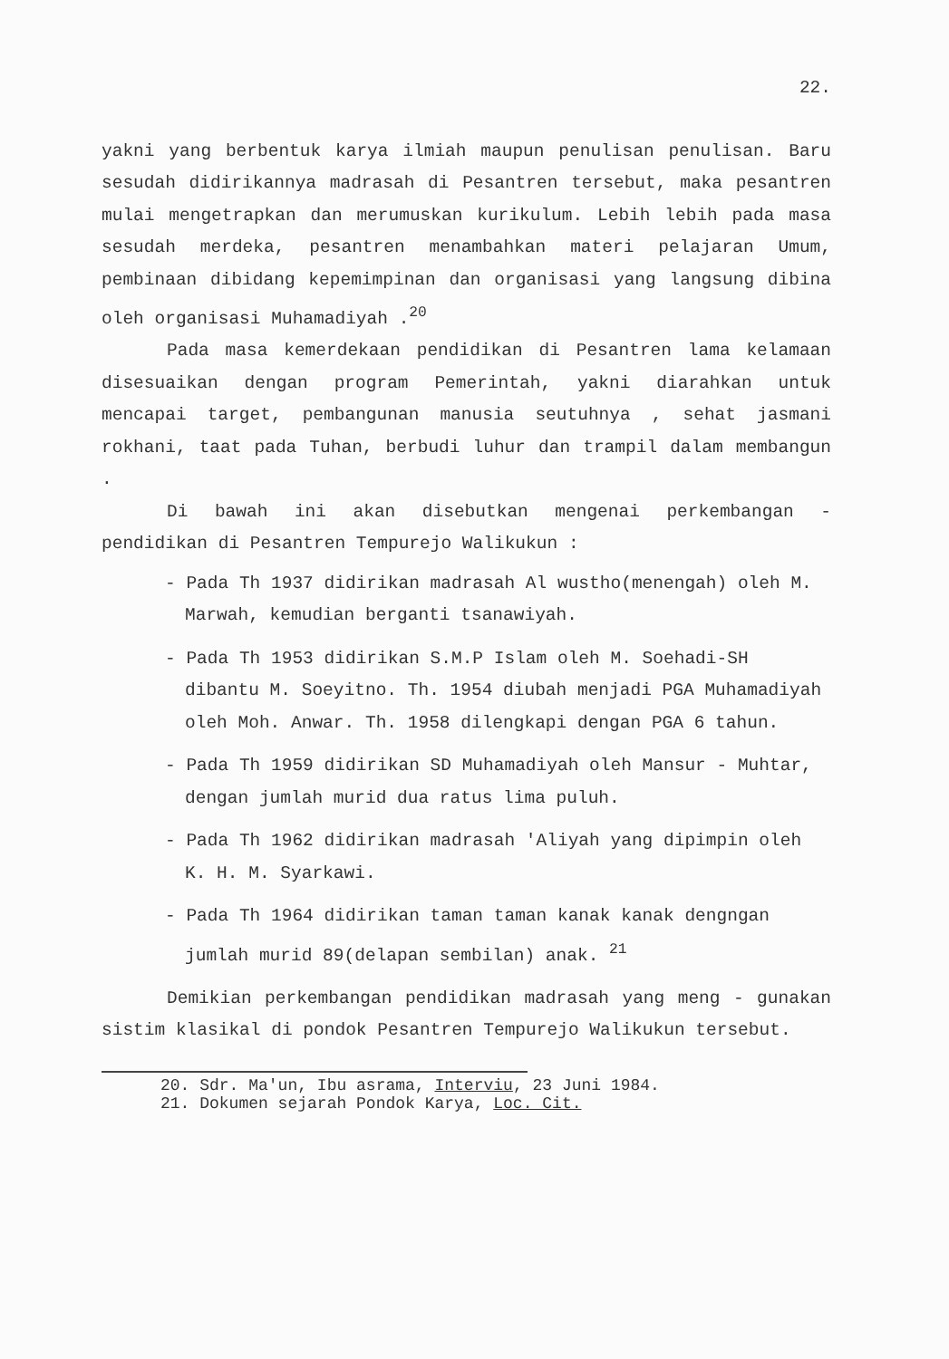22.
yakni yang berbentuk karya ilmiah maupun penulisan penulisan. Baru sesudah didirikannya madrasah di Pesantren tersebut, maka pesantren mulai mengetrapkan dan merumuskan kurikulum. Lebih lebih pada masa sesudah merdeka, pesantren menambahkan materi pelajaran Umum, pembinaan dibidang kepemimpinan dan organisasi yang langsung dibina oleh organisasi Muhamadiyah .<sup>20</sup>
Pada masa kemerdekaan pendidikan di Pesantren lama kelamaan disesuaikan dengan program Pemerintah, yakni diarahkan untuk mencapai target, pembangunan manusia seutuhnya , sehat jasmani rokhani, taat pada Tuhan, berbudi luhur dan trampil dalam membangun .
Di bawah ini akan disebutkan mengenai perkembangan - pendidikan di Pesantren Tempurejo Walikukun :
- Pada Th 1937 didirikan madrasah Al wustho(menengah) oleh M. Marwah, kemudian berganti tsanawiyah.
- Pada Th 1953 didirikan S.M.P Islam oleh M. Soehadi-SH dibantu M. Soeyitno. Th. 1954 diubah menjadi PGA Muhamadiyah oleh Moh. Anwar. Th. 1958 dilengkapi dengan PGA 6 tahun.
- Pada Th 1959 didirikan SD Muhamadiyah oleh Mansur - Muhtar, dengan jumlah murid dua ratus lima puluh.
- Pada Th 1962 didirikan madrasah 'Aliyah yang dipimpin oleh K. H. M. Syarkawi.
- Pada Th 1964 didirikan taman taman kanak kanak dengngan jumlah murid 89(delapan sembilan) anak. <sup>21</sup>
Demikian perkembangan pendidikan madrasah yang meng - gunakan sistim klasikal di pondok Pesantren Tempurejo Walikukun tersebut.
20. Sdr. Ma'un, Ibu asrama, Interviu, 23 Juni 1984.
21. Dokumen sejarah Pondok Karya, Loc. Cit.